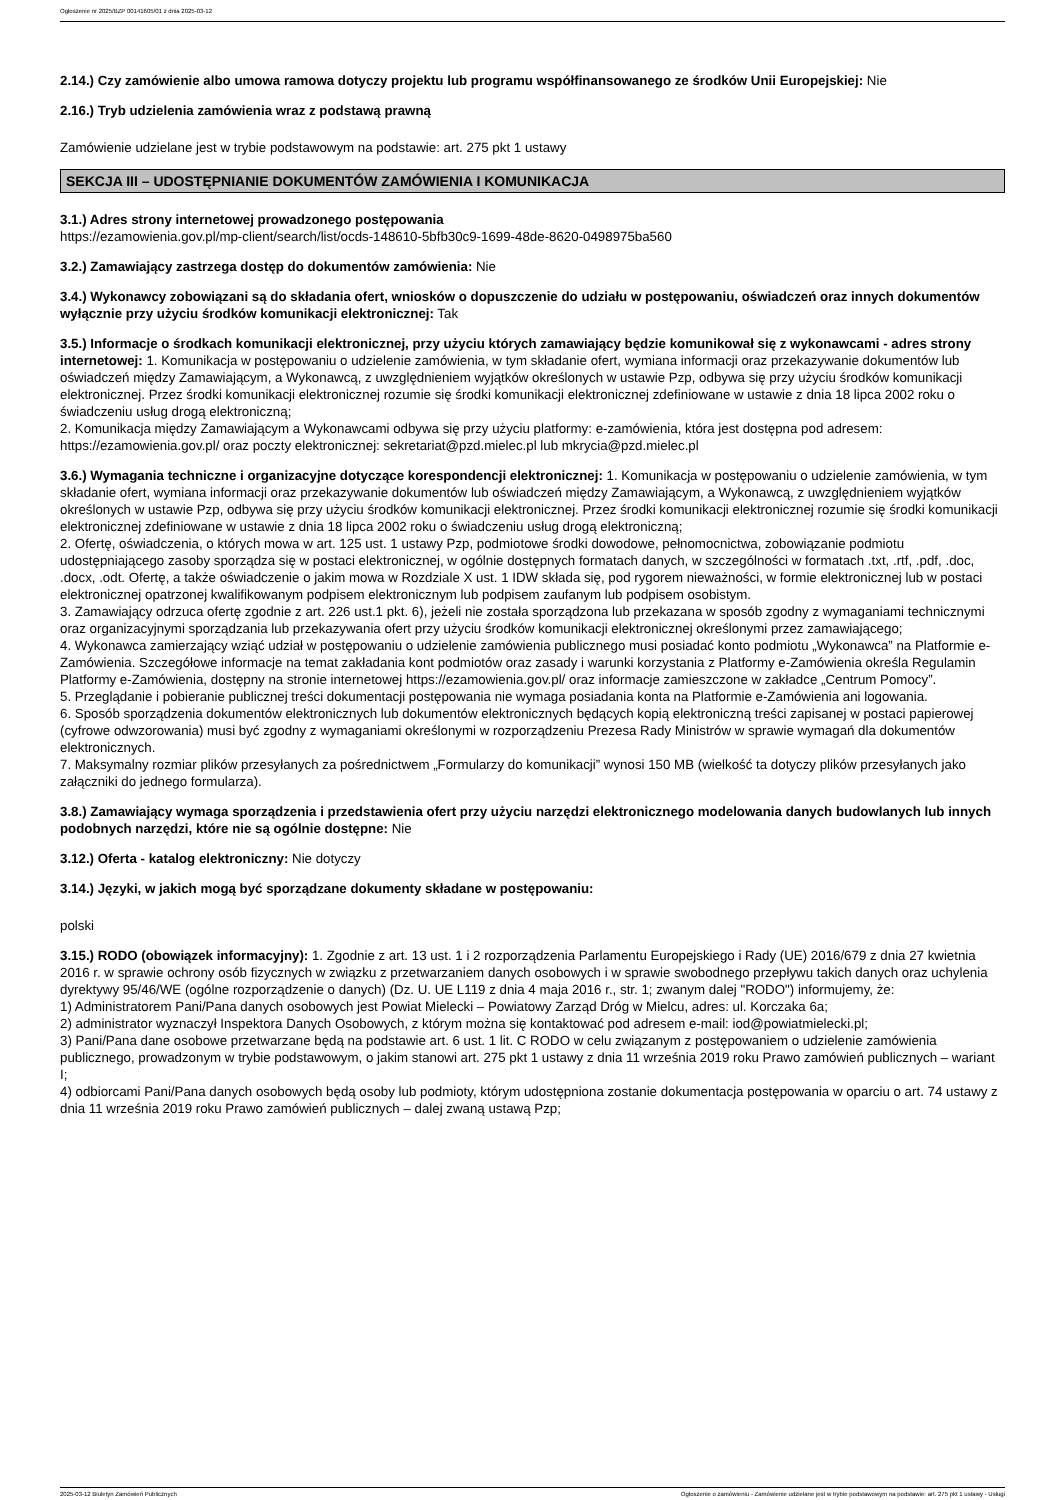Ogłoszenie nr 2025/BZP 00141605/01 z dnia 2025-03-12
2.14.) Czy zamówienie albo umowa ramowa dotyczy projektu lub programu współfinansowanego ze środków Unii Europejskiej: Nie
2.16.) Tryb udzielenia zamówienia wraz z podstawą prawną
Zamówienie udzielane jest w trybie podstawowym na podstawie: art. 275 pkt 1 ustawy
SEKCJA III – UDOSTĘPNIANIE DOKUMENTÓW ZAMÓWIENIA I KOMUNIKACJA
3.1.) Adres strony internetowej prowadzonego postępowania
https://ezamowienia.gov.pl/mp-client/search/list/ocds-148610-5bfb30c9-1699-48de-8620-0498975ba560
3.2.) Zamawiający zastrzega dostęp do dokumentów zamówienia: Nie
3.4.) Wykonawcy zobowiązani są do składania ofert, wniosków o dopuszczenie do udziału w postępowaniu, oświadczeń oraz innych dokumentów wyłącznie przy użyciu środków komunikacji elektronicznej: Tak
3.5.) Informacje o środkach komunikacji elektronicznej, przy użyciu których zamawiający będzie komunikował się z wykonawcami - adres strony internetowej: 1. Komunikacja w postępowaniu o udzielenie zamówienia, w tym składanie ofert, wymiana informacji oraz przekazywanie dokumentów lub oświadczeń między Zamawiającym, a Wykonawcą, z uwzględnieniem wyjątków określonych w ustawie Pzp, odbywa się przy użyciu środków komunikacji elektronicznej. Przez środki komunikacji elektronicznej rozumie się środki komunikacji elektronicznej zdefiniowane w ustawie z dnia 18 lipca 2002 roku o świadczeniu usług drogą elektroniczną;
2. Komunikacja między Zamawiającym a Wykonawcami odbywa się przy użyciu platformy: e-zamówienia, która jest dostępna pod adresem: https://ezamowienia.gov.pl/ oraz poczty elektronicznej: sekretariat@pzd.mielec.pl lub mkrycia@pzd.mielec.pl
3.6.) Wymagania techniczne i organizacyjne dotyczące korespondencji elektronicznej: 1. Komunikacja w postępowaniu o udzielenie zamówienia, w tym składanie ofert, wymiana informacji oraz przekazywanie dokumentów lub oświadczeń między Zamawiającym, a Wykonawcą, z uwzględnieniem wyjątków określonych w ustawie Pzp, odbywa się przy użyciu środków komunikacji elektronicznej. Przez środki komunikacji elektronicznej rozumie się środki komunikacji elektronicznej zdefiniowane w ustawie z dnia 18 lipca 2002 roku o świadczeniu usług drogą elektroniczną;
2. Ofertę, oświadczenia, o których mowa w art. 125 ust. 1 ustawy Pzp, podmiotowe środki dowodowe, pełnomocnictwa, zobowiązanie podmiotu udostępniającego zasoby sporządza się w postaci elektronicznej, w ogólnie dostępnych formatach danych, w szczególności w formatach .txt, .rtf, .pdf, .doc, .docx, .odt. Ofertę, a także oświadczenie o jakim mowa w Rozdziale X ust. 1 IDW składa się, pod rygorem nieważności, w formie elektronicznej lub w postaci elektronicznej opatrzonej kwalifikowanym podpisem elektronicznym lub podpisem zaufanym lub podpisem osobistym.
3. Zamawiający odrzuca ofertę zgodnie z art. 226 ust.1 pkt. 6), jeżeli nie została sporządzona lub przekazana w sposób zgodny z wymaganiami technicznymi oraz organizacyjnymi sporządzania lub przekazywania ofert przy użyciu środków komunikacji elektronicznej określonymi przez zamawiającego;
4. Wykonawca zamierzający wziąć udział w postępowaniu o udzielenie zamówienia publicznego musi posiadać konto podmiotu „Wykonawca” na Platformie e-Zamówienia. Szczegółowe informacje na temat zakładania kont podmiotów oraz zasady i warunki korzystania z Platformy e-Zamówienia określa Regulamin Platformy e-Zamówienia, dostępny na stronie internetowej https://ezamowienia.gov.pl/ oraz informacje zamieszczone w zakładce „Centrum Pomocy”.
5. Przeglądanie i pobieranie publicznej treści dokumentacji postępowania nie wymaga posiadania konta na Platformie e-Zamówienia ani logowania.
6. Sposób sporządzenia dokumentów elektronicznych lub dokumentów elektronicznych będących kopią elektroniczną treści zapisanej w postaci papierowej (cyfrowe odwzorowania) musi być zgodny z wymaganiami określonymi w rozporządzeniu Prezesa Rady Ministrów w sprawie wymagań dla dokumentów elektronicznych.
7. Maksymalny rozmiar plików przesyłanych za pośrednictwem „Formularzy do komunikacji” wynosi 150 MB (wielkość ta dotyczy plików przesyłanych jako załączniki do jednego formularza).
3.8.) Zamawiający wymaga sporządzenia i przedstawienia ofert przy użyciu narzędzi elektronicznego modelowania danych budowlanych lub innych podobnych narzędzi, które nie są ogólnie dostępne: Nie
3.12.) Oferta - katalog elektroniczny: Nie dotyczy
3.14.) Języki, w jakich mogą być sporządzane dokumenty składane w postępowaniu:
polski
3.15.) RODO (obowiązek informacyjny): 1. Zgodnie z art. 13 ust. 1 i 2 rozporządzenia Parlamentu Europejskiego i Rady (UE) 2016/679 z dnia 27 kwietnia 2016 r. w sprawie ochrony osób fizycznych w związku z przetwarzaniem danych osobowych i w sprawie swobodnego przepływu takich danych oraz uchylenia dyrektywy 95/46/WE (ogólne rozporządzenie o danych) (Dz. U. UE L119 z dnia 4 maja 2016 r., str. 1; zwanym dalej "RODO") informujemy, że:
1) Administratorem Pani/Pana danych osobowych jest Powiat Mielecki – Powiatowy Zarząd Dróg w Mielcu, adres: ul. Korczaka 6a;
2) administrator wyznaczył Inspektora Danych Osobowych, z którym można się kontaktować pod adresem e-mail: iod@powiatmielecki.pl;
3) Pani/Pana dane osobowe przetwarzane będą na podstawie art. 6 ust. 1 lit. C RODO w celu związanym z postępowaniem o udzielenie zamówienia publicznego, prowadzonym w trybie podstawowym, o jakim stanowi art. 275 pkt 1 ustawy z dnia 11 września 2019 roku Prawo zamówień publicznych – wariant I;
4) odbiorcami Pani/Pana danych osobowych będą osoby lub podmioty, którym udostępniona zostanie dokumentacja postępowania w oparciu o art. 74 ustawy z dnia 11 września 2019 roku Prawo zamówień publicznych – dalej zwaną ustawą Pzp;
2025-03-12 Biuletyn Zamówień Publicznych Ogłoszenie o zamówieniu - Zamówienie udzielane jest w trybie podstawowym na podstawie: art. 275 pkt 1 ustawy - Usługi